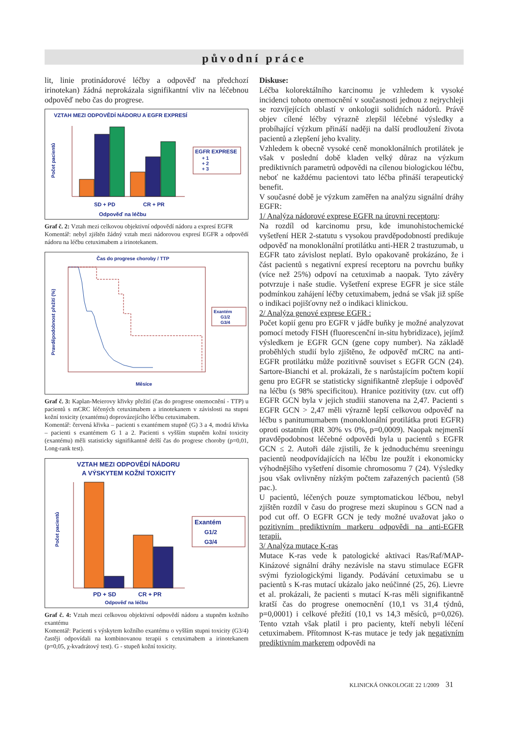původní práce
lit, linie protinádorové léčby a odpověď na předchozí irinotekan) žádná neprokázala signifikantní vliv na léčebnou odpověď nebo čas do progrese.
VZTAH MEZI ODPOVĚDÍ NÁDORU A EGFR EXPRESÍ
SD + PD
CR + PR
Odpověď na léčbu
Počet pacientů
EGFR EXPRESE
+ 1
+ 2
+ 3
Graf č. 2: Vztah mezi celkovou objektivní odpovědí nádoru a expresí EGFR
Komentář: nebyl zjištěn žádný vztah mezi nádorovou expresí EGFR a odpovědí nádoru na léčbu cetuximabem a irinotekanem.
Čas do progrese choroby / TTP
Měsíce
Pravděpodobnost přežití (%)
Exantém
G1/2
G3/4
Graf č. 3: Kaplan-Meierovy křivky přežití (čas do progrese onemocnění - TTP) u pacientů s mCRC léčených cetuximabem a irinotekanem v závislosti na stupni kožní toxicity (exantému) doprovázejícího léčbu cetuximabem.
Komentář: červená křivka – pacienti s exantémem stupně (G) 3 a 4, modrá křivka – pacienti s exantémem G 1 a 2. Pacienti s vyšším stupněm kožní toxicity (exantému) měli statisticky signifikantně delší čas do progrese choroby (p=0,01, Long-rank test).
VZTAH MEZI ODPOVĚDÍ NÁDORU
A VÝSKYTEM KOŽNÍ TOXICITY
PD + SD
CR + PR
Odpověď na léčbu
Počet pacientů
Exantém
G1/2
G3/4
Graf č. 4: Vztah mezi celkovou objektivní odpovědí nádoru a stupněm kožního exantému
Komentář: Pacienti s výskytem kožního exantému o vyšším stupni toxicity (G3/4) častěji odpovídali na kombinovanou terapii s cetuximabem a irinotekanem (p=0,05, χ-kvadrátový test). G - stupeň kožní toxicity.
Diskuse:
Léčba kolorektálního karcinomu je vzhledem k vysoké incidenci tohoto onemocnění v současnosti jednou z nejrychleji se rozvíjejících oblastí v onkologii solidních nádorů. Právě objev cílené léčby výrazně zlepšil léčebné výsledky a probíhající výzkum přináší naději na další prodloužení života pacientů a zlepšení jeho kvality.
Vzhledem k obecně vysoké ceně monoklonálních protilátek je však v poslední době kladen velký důraz na výzkum prediktivních parametrů odpovědi na cílenou biologickou léčbu, neboť ne každému pacientovi tato léčba přináší terapeutický benefit.
V současné době je výzkum zaměřen na analýzu signální dráhy EGFR:
1/ Analýza nádorové exprese EGFR na úrovni receptoru:
Na rozdíl od karcinomu prsu, kde imunohistochemické vyšetření HER 2-statutu s vysokou pravděpodobností predikuje odpověď na monoklonální protilátku anti-HER 2 trastuzumab, u EGFR tato závislost neplatí. Bylo opakovaně prokázáno, že i část pacientů s negativní expresí receptoru na povrchu buňky (více než 25%) odpoví na cetuximab a naopak. Tyto závěry potvrzuje i naše studie. Vyšetření exprese EGFR je sice stále podmínkou zahájení léčby cetuximabem, jedná se však již spíše o indikaci pojišťovny než o indikaci klinickou.
2/ Analýza genové exprese EGFR :
Počet kopií genu pro EGFR v jádře buňky je možné analyzovat pomocí metody FISH (fluorescenční in-situ hybridizace), jejímž výsledkem je EGFR GCN (gene copy number). Na základě proběhlých studií bylo zjištěno, že odpověď mCRC na anti-EGFR protilátku může pozitivně souviset s EGFR GCN (24). Sartore-Bianchi et al. prokázali, že s narůstajícím počtem kopií genu pro EGFR se statisticky signifikantně zlepšuje i odpověď na léčbu (s 98% specificitou). Hranice pozitivity (tzv. cut off) EGFR GCN byla v jejich studiii stanovena na 2,47. Pacienti s EGFR GCN > 2,47 měli výrazně lepší celkovou odpověď na léčbu s panitumumabem (monoklonální protilátka proti EGFR) oproti ostatním (RR 30% vs 0%, p=0,0009). Naopak nejmenší pravděpodobnost léčebné odpovědi byla u pacientů s EGFR GCN ≤ 2. Autoři dále zjistili, že k jednoduchému sreeningu pacientů neodpovídajících na léčbu lze použít i ekonomicky výhodnějšího vyšetření disomie chromosomu 7 (24). Výsledky jsou však ovlivněny nízkým počtem zařazených pacientů (58 pac.).
U pacientů, léčených pouze symptomatickou léčbou, nebyl zjištěn rozdíl v času do progrese mezi skupinou s GCN nad a pod cut off. O EGFR GCN je tedy možné uvažovat jako o pozitivním prediktivním markeru odpovědi na anti-EGFR terapii.
3/ Analýza mutace K-ras
Mutace K-ras vede k patologické aktivaci Ras/Raf/MAP-Kinázové signální dráhy nezávisle na stavu stimulace EGFR svými fyziologickými ligandy. Podávání cetuximabu se u pacientů s K-ras mutací ukázalo jako neúčinné (25, 26). Lievre et al. prokázali, že pacienti s mutací K-ras měli signifikantně kratší čas do progrese onemocnění (10,1 vs 31,4 týdnů, p=0,0001) i celkové přežití (10,1 vs 14,3 měsíců, p=0,026). Tento vztah však platil i pro pacienty, kteří nebyli léčení cetuximabem. Přítomnost K-ras mutace je tedy jak negativním prediktivním markerem odpovědi na
KLINICKÁ ONKOLOGIE 22 1/2009 31